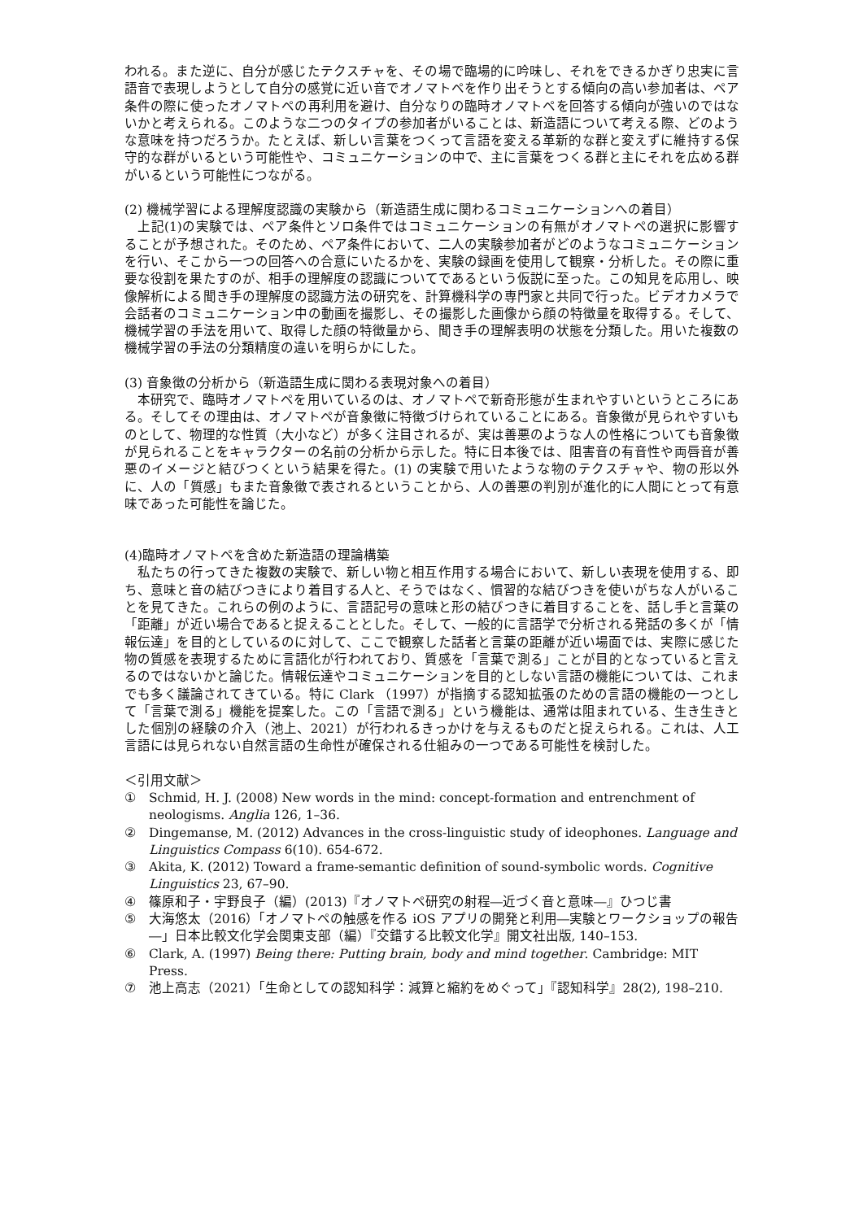われる。また逆に、自分が感じたテクスチャを、その場で臨場的に吟味し、それをできるかぎり忠実に言語音で表現しようとして自分の感覚に近い音でオノマトペを作り出そうとする傾向の高い参加者は、ペア条件の際に使ったオノマトペの再利用を避け、自分なりの臨時オノマトペを回答する傾向が強いのではないかと考えられる。このような二つのタイプの参加者がいることは、新造語について考える際、どのような意味を持つだろうか。たとえば、新しい言葉をつくって言語を変える革新的な群と変えずに維持する保守的な群がいるという可能性や、コミュニケーションの中で、主に言葉をつくる群と主にそれを広める群がいるという可能性につながる。
(2) 機械学習による理解度認識の実験から（新造語生成に関わるコミュニケーションへの着目）
　上記(1)の実験では、ペア条件とソロ条件ではコミュニケーションの有無がオノマトペの選択に影響することが予想された。そのため、ペア条件において、二人の実験参加者がどのようなコミュニケーションを行い、そこから一つの回答への合意にいたるかを、実験の録画を使用して観察・分析した。その際に重要な役割を果たすのが、相手の理解度の認識についてであるという仮説に至った。この知見を応用し、映像解析による聞き手の理解度の認識方法の研究を、計算機科学の専門家と共同で行った。ビデオカメラで会話者のコミュニケーション中の動画を撮影し、その撮影した画像から顔の特徴量を取得する。そして、機械学習の手法を用いて、取得した顔の特徴量から、聞き手の理解表明の状態を分類した。用いた複数の機械学習の手法の分類精度の違いを明らかにした。
(3) 音象徴の分析から（新造語生成に関わる表現対象への着目）
　本研究で、臨時オノマトペを用いているのは、オノマトペで新奇形態が生まれやすいというところにある。そしてその理由は、オノマトペが音象徴に特徴づけられていることにある。音象徴が見られやすいものとして、物理的な性質（大小など）が多く注目されるが、実は善悪のような人の性格についても音象徴が見られることをキャラクターの名前の分析から示した。特に日本後では、阻害音の有音性や両唇音が善悪のイメージと結びつくという結果を得た。(1) の実験で用いたような物のテクスチャや、物の形以外に、人の「質感」もまた音象徴で表されるということから、人の善悪の判別が進化的に人間にとって有意味であった可能性を論じた。
(4)臨時オノマトペを含めた新造語の理論構築
　私たちの行ってきた複数の実験で、新しい物と相互作用する場合において、新しい表現を使用する、即ち、意味と音の結びつきにより着目する人と、そうではなく、慣習的な結びつきを使いがちな人がいることを見てきた。これらの例のように、言語記号の意味と形の結びつきに着目することを、話し手と言葉の「距離」が近い場合であると捉えることとした。そして、一般的に言語学で分析される発話の多くが「情報伝達」を目的としているのに対して、ここで観察した話者と言葉の距離が近い場面では、実際に感じた物の質感を表現するために言語化が行われており、質感を「言葉で測る」ことが目的となっていると言えるのではないかと論じた。情報伝達やコミュニケーションを目的としない言語の機能については、これまでも多く議論されてきている。特に Clark （1997）が指摘する認知拡張のための言語の機能の一つとして「言葉で測る」機能を提案した。この「言語で測る」という機能は、通常は阻まれている、生き生きとした個別の経験の介入（池上、2021）が行われるきっかけを与えるものだと捉えられる。これは、人工言語には見られない自然言語の生命性が確保される仕組みの一つである可能性を検討した。
＜引用文献＞
① Schmid, H. J. (2008) New words in the mind: concept-formation and entrenchment of neologisms. Anglia 126, 1–36.
② Dingemanse, M. (2012) Advances in the cross-linguistic study of ideophones. Language and Linguistics Compass 6(10). 654-672.
③ Akita, K. (2012) Toward a frame-semantic definition of sound-symbolic words. Cognitive Linguistics 23, 67–90.
④ 篠原和子・宇野良子（編）(2013)『オノマトペ研究の射程―近づく音と意味―』ひつじ書
⑤ 大海悠太（2016）「オノマトペの触感を作る iOS アプリの開発と利用―実験とワークショップの報告―」日本比較文化学会関東支部（編）『交錯する比較文化学』開文社出版, 140–153.
⑥ Clark, A. (1997) Being there: Putting brain, body and mind together. Cambridge: MIT Press.
⑦ 池上高志（2021）「生命としての認知科学：減算と縮約をめぐって」『認知科学』28(2), 198–210.